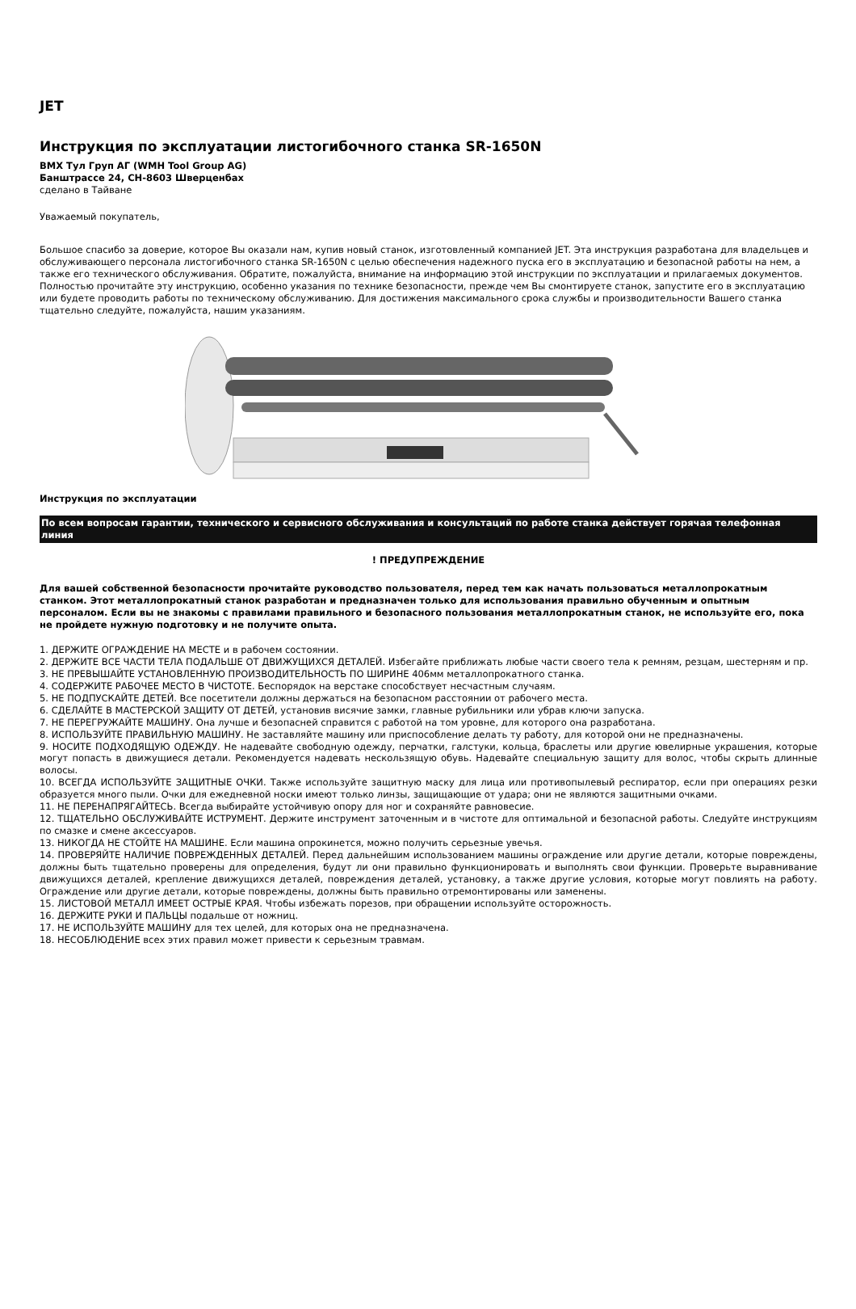JET
Инструкция по эксплуатации листогибочного станка SR-1650N
ВМХ Тул Груп АГ (WMH Tool Group AG)
Банштрассе 24, CH-8603 Шверценбах
сделано в Тайване
Уважаемый покупатель,
Большое спасибо за доверие, которое Вы оказали нам, купив новый станок, изготовленный компанией JET. Эта инструкция разработана для владельцев и обслуживающего персонала листогибочного станка SR-1650N с целью обеспечения надежного пуска его в эксплуатацию и безопасной работы на нем, а также его технического обслуживания. Обратите, пожалуйста, внимание на информацию этой инструкции по эксплуатации и прилагаемых документов. Полностью прочитайте эту инструкцию, особенно указания по технике безопасности, прежде чем Вы смонтируете станок, запустите его в эксплуатацию или будете проводить работы по техническому обслуживанию. Для достижения максимального срока службы и производительности Вашего станка тщательно следуйте, пожалуйста, нашим указаниям.
Инструкция по эксплуатации
По всем вопросам гарантии, технического и сервисного обслуживания и консультаций по работе станка действует горячая телефонная линия
! ПРЕДУПРЕЖДЕНИЕ
Для вашей собственной безопасности прочитайте руководство пользователя, перед тем как начать пользоваться металлопрокатным станком. Этот металлопрокатный станок разработан и предназначен только для использования правильно обученным и опытным персоналом. Если вы не знакомы с правилами правильного и безопасного пользования металлопрокатным станок, не используйте его, пока не пройдете нужную подготовку и не получите опыта.
1. ДЕРЖИТЕ ОГРАЖДЕНИЕ НА МЕСТЕ и в рабочем состоянии.
2. ДЕРЖИТЕ ВСЕ ЧАСТИ ТЕЛА ПОДАЛЬШЕ ОТ ДВИЖУЩИХСЯ ДЕТАЛЕЙ. Избегайте приближать любые части своего тела к ремням, резцам, шестерням и пр.
3. НЕ ПРЕВЫШАЙТЕ УСТАНОВЛЕННУЮ ПРОИЗВОДИТЕЛЬНОСТЬ ПО ШИРИНЕ 406мм металлопрокатного станка.
4. СОДЕРЖИТЕ РАБОЧЕЕ МЕСТО В ЧИСТОТЕ. Беспорядок на верстаке способствует несчастным случаям.
5. НЕ ПОДПУСКАЙТЕ ДЕТЕЙ. Все посетители должны держаться на безопасном расстоянии от рабочего места.
6. СДЕЛАЙТЕ В МАСТЕРСКОЙ ЗАЩИТУ ОТ ДЕТЕЙ, установив висячие замки, главные рубильники или убрав ключи запуска.
7. НЕ ПЕРЕГРУЖАЙТЕ МАШИНУ. Она лучше и безопасней справится с работой на том уровне, для которого она разработана.
8. ИСПОЛЬЗУЙТЕ ПРАВИЛЬНУЮ МАШИНУ. Не заставляйте машину или приспособление делать ту работу, для которой они не предназначены.
9. НОСИТЕ ПОДХОДЯЩУЮ ОДЕЖДУ. Не надевайте свободную одежду, перчатки, галстуки, кольца, браслеты или другие ювелирные украшения, которые могут попасть в движущиеся детали. Рекомендуется надевать нескользящую обувь. Надевайте специальную защиту для волос, чтобы скрыть длинные волосы.
10. ВСЕГДА ИСПОЛЬЗУЙТЕ ЗАЩИТНЫЕ ОЧКИ. Также используйте защитную маску для лица или противопылевый респиратор, если при операциях резки образуется много пыли. Очки для ежедневной носки имеют только линзы, защищающие от удара; они не являются защитными очками.
11. НЕ ПЕРЕНАПРЯГАЙТЕСЬ. Всегда выбирайте устойчивую опору для ног и сохраняйте равновесие.
12. ТЩАТЕЛЬНО ОБСЛУЖИВАЙТЕ ИСТРУМЕНТ. Держите инструмент заточенным и в чистоте для оптимальной и безопасной работы. Следуйте инструкциям по смазке и смене аксессуаров.
13. НИКОГДА НЕ СТОЙТЕ НА МАШИНЕ. Если машина опрокинется, можно получить серьезные увечья.
14. ПРОВЕРЯЙТЕ НАЛИЧИЕ ПОВРЕЖДЕННЫХ ДЕТАЛЕЙ. Перед дальнейшим использованием машины ограждение или другие детали, которые повреждены, должны быть тщательно проверены для определения, будут ли они правильно функционировать и выполнять свои функции. Проверьте выравнивание движущихся деталей, крепление движущихся деталей, повреждения деталей, установку, а также другие условия, которые могут повлиять на работу. Ограждение или другие детали, которые повреждены, должны быть правильно отремонтированы или заменены.
15. ЛИСТОВОЙ МЕТАЛЛ ИМЕЕТ ОСТРЫЕ КРАЯ. Чтобы избежать порезов, при обращении используйте осторожность.
16. ДЕРЖИТЕ РУКИ И ПАЛЬЦЫ подальше от ножниц.
17. НЕ ИСПОЛЬЗУЙТЕ МАШИНУ для тех целей, для которых она не предназначена.
18. НЕСОБЛЮДЕНИЕ всех этих правил может привести к серьезным травмам.